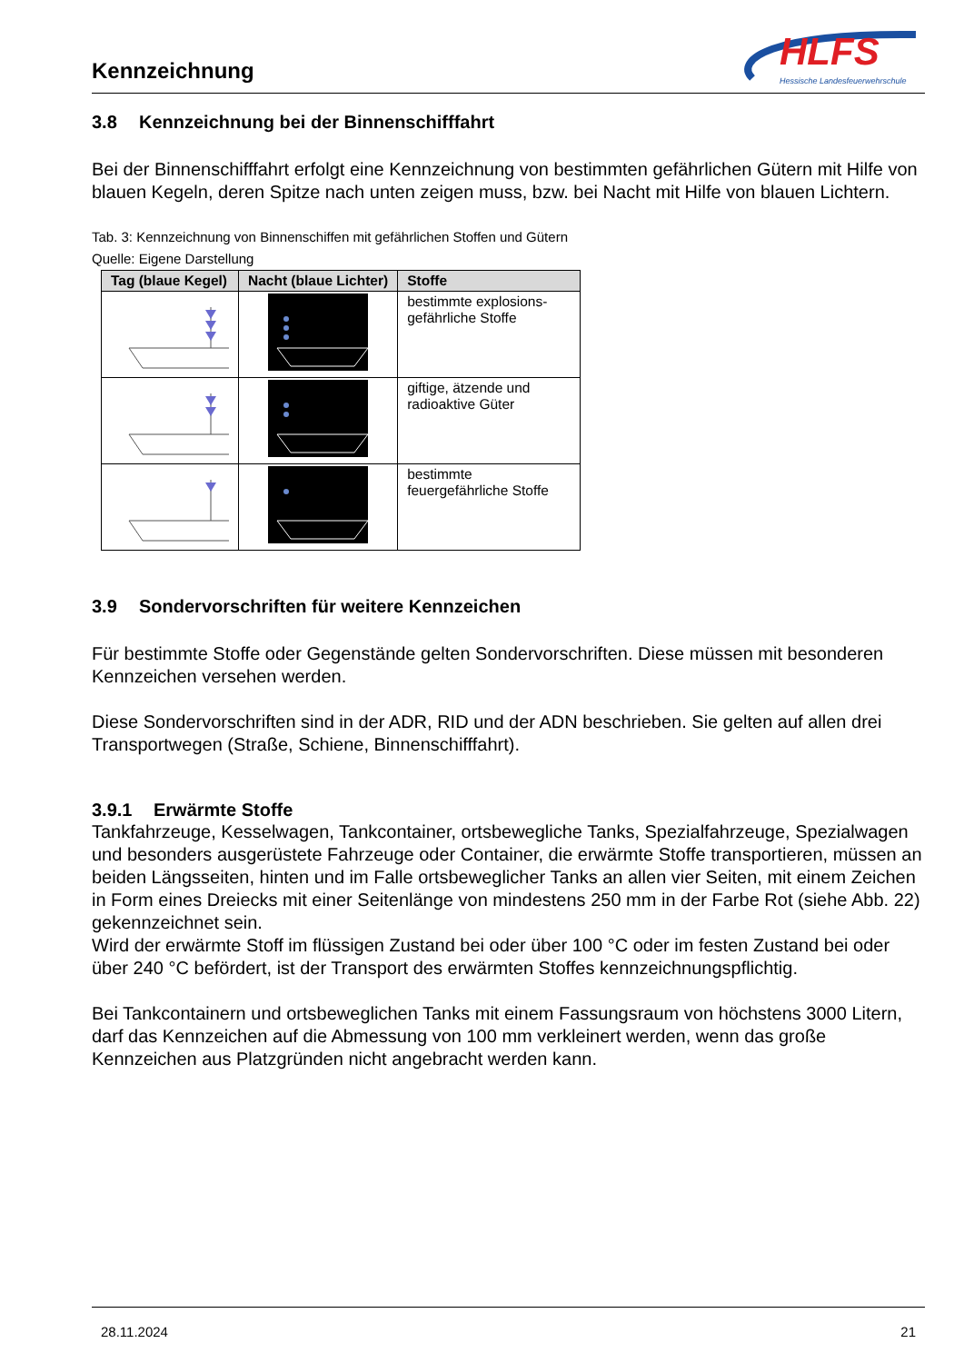Kennzeichnung
HLFS
Hessische Landesfeuerwehrschule
3.8 Kennzeichnung bei der Binnenschifffahrt
Bei der Binnenschifffahrt erfolgt eine Kennzeichnung von bestimmten gefährlichen Gütern mit Hilfe von blauen Kegeln, deren Spitze nach unten zeigen muss, bzw. bei Nacht mit Hilfe von blauen Lichtern.
Tab. 3: Kennzeichnung von Binnenschiffen mit gefährlichen Stoffen und Gütern
Quelle: Eigene Darstellung
| Tag (blaue Kegel) | Nacht (blaue Lichter) | Stoffe |
| --- | --- | --- |
| | | bestimmte explosions-gefährliche Stoffe |
| | | giftige, ätzende und radioaktive Güter |
| | | bestimmte feuergefährliche Stoffe |
3.9 Sondervorschriften für weitere Kennzeichen
Für bestimmte Stoffe oder Gegenstände gelten Sondervorschriften. Diese müssen mit besonderen Kennzeichen versehen werden.
Diese Sondervorschriften sind in der ADR, RID und der ADN beschrieben. Sie gelten auf allen drei Transportwegen (Straße, Schiene, Binnenschifffahrt).
3.9.1 Erwärmte Stoffe
Tankfahrzeuge, Kesselwagen, Tankcontainer, ortsbewegliche Tanks, Spezialfahrzeuge, Spezialwagen und besonders ausgerüstete Fahrzeuge oder Container, die erwärmte Stoffe transportieren, müssen an beiden Längsseiten, hinten und im Falle ortsbeweglicher Tanks an allen vier Seiten, mit einem Zeichen in Form eines Dreiecks mit einer Seitenlänge von mindestens 250 mm in der Farbe Rot (siehe Abb. 22) gekennzeichnet sein.
Wird der erwärmte Stoff im flüssigen Zustand bei oder über 100 °C oder im festen Zustand bei oder über 240 °C befördert, ist der Transport des erwärmten Stoffes kennzeichnungspflichtig.
Bei Tankcontainern und ortsbeweglichen Tanks mit einem Fassungsraum von höchstens 3000 Litern, darf das Kennzeichen auf die Abmessung von 100 mm verkleinert werden, wenn das große Kennzeichen aus Platzgründen nicht angebracht werden kann.
28.11.2024 21